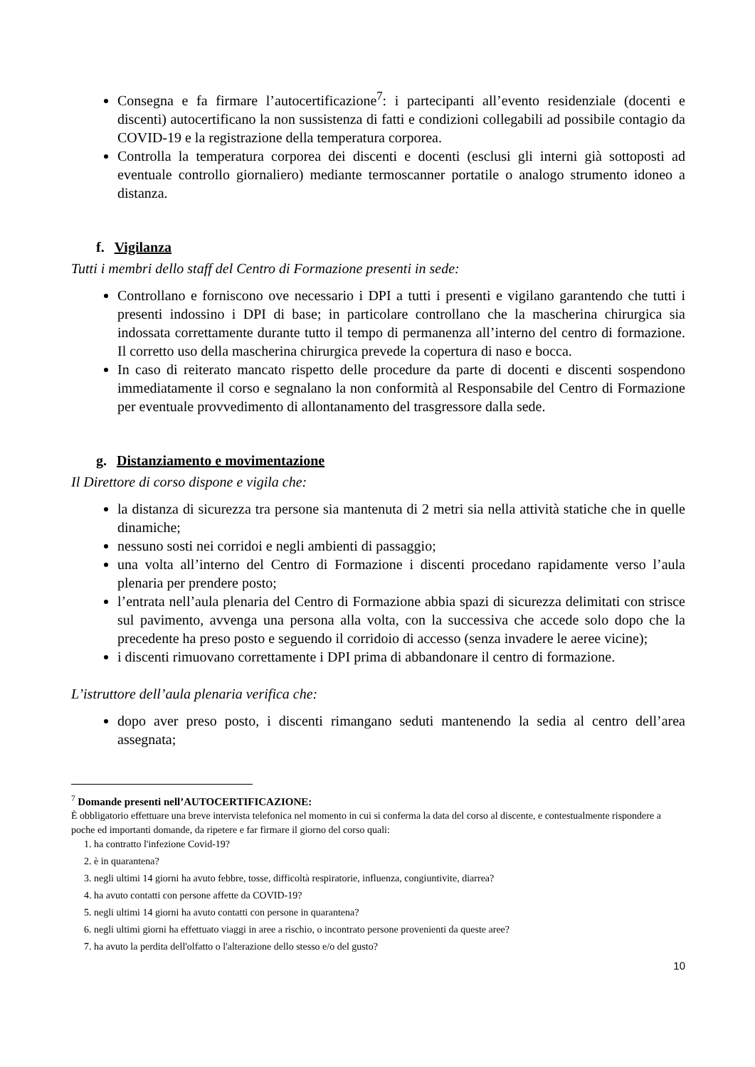Consegna e fa firmare l’autocertificazione<sup>7</sup>: i partecipanti all’evento residenziale (docenti e discenti) autocertificano la non sussistenza di fatti e condizioni collegabili ad possibile contagio da COVID-19 e la registrazione della temperatura corporea.
Controlla la temperatura corporea dei discenti e docenti (esclusi gli interni già sottoposti ad eventuale controllo giornaliero) mediante termoscanner portatile o analogo strumento idoneo a distanza.
f. Vigilanza
Tutti i membri dello staff del Centro di Formazione presenti in sede:
Controllano e forniscono ove necessario i DPI a tutti i presenti e vigilano garantendo che tutti i presenti indossino i DPI di base; in particolare controllano che la mascherina chirurgica sia indossata correttamente durante tutto il tempo di permanenza all’interno del centro di formazione. Il corretto uso della mascherina chirurgica prevede la copertura di naso e bocca.
In caso di reiterato mancato rispetto delle procedure da parte di docenti e discenti sospendono immediatamente il corso e segnalano la non conformità al Responsabile del Centro di Formazione per eventuale provvedimento di allontanamento del trasgressore dalla sede.
g. Distanziamento e movimentazione
Il Direttore di corso dispone e vigila che:
la distanza di sicurezza tra persone sia mantenuta di 2 metri sia nella attività statiche che in quelle dinamiche;
nessuno sosti nei corridoi e negli ambienti di passaggio;
una volta all’interno del Centro di Formazione i discenti procedano rapidamente verso l’aula plenaria per prendere posto;
l’entrata nell’aula plenaria del Centro di Formazione abbia spazi di sicurezza delimitati con strisce sul pavimento, avvenga una persona alla volta, con la successiva che accede solo dopo che la precedente ha preso posto e seguendo il corridoio di accesso (senza invadere le aeree vicine);
i discenti rimuovano correttamente i DPI prima di abbandonare il centro di formazione.
L’istruttore dell’aula plenaria verifica che:
dopo aver preso posto, i discenti rimangano seduti mantenendo la sedia al centro dell’area assegnata;
<sup>7</sup> Domande presenti nell’AUTOCERTIFICAZIONE:
È obbligatorio effettuare una breve intervista telefonica nel momento in cui si conferma la data del corso al discente, e contestualmente rispondere a poche ed importanti domande, da ripetere e far firmare il giorno del corso quali:
1. ha contratto l'infezione Covid-19?
2. è in quarantena?
3. negli ultimi 14 giorni ha avuto febbre, tosse, difficoltà respiratorie, influenza, congiuntivite, diarrea?
4. ha avuto contatti con persone affette da COVID-19?
5. negli ultimi 14 giorni ha avuto contatti con persone in quarantena?
6. negli ultimi giorni ha effettuato viaggi in aree a rischio, o incontrato persone provenienti da queste aree?
7. ha avuto la perdita dell'olfatto o l'alterazione dello stesso e/o del gusto?
10